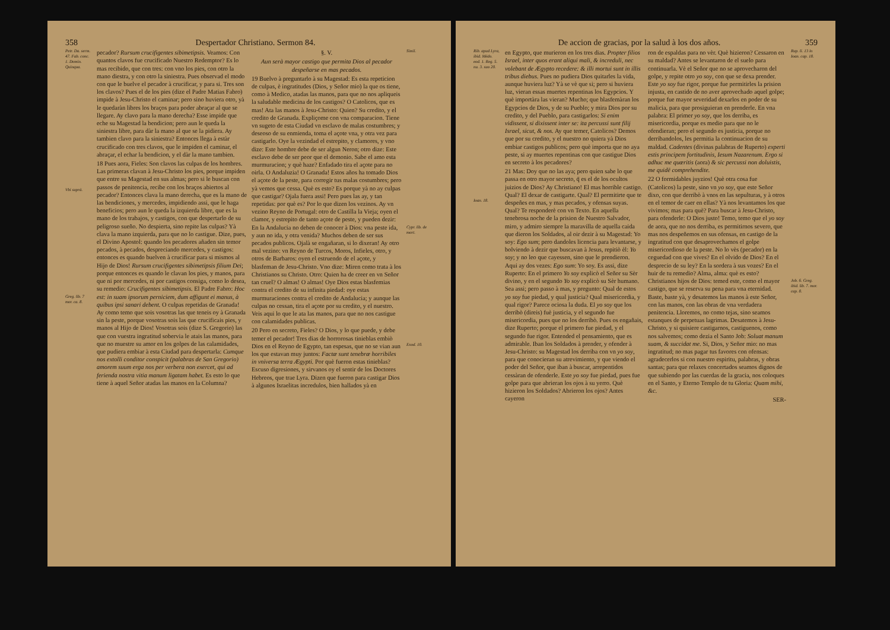358 Despertador Christiano. Sermon 84.
Petr. Da. serm. 47. Fab. conc. 1. Domin. Quinqua.
Vbi suprà.
Greg. lib. 7 mor. ca. 8.
pecador? Rursum crucifigentes sibimetipsis. Veamos: Con quantos clavos fue crucificado Nuestro Redemptor? Es lo mas recibido, que con tres: con vno los pies, con otro la mano diestra, y con otro la siniestra. Pues observad el modo con que le buelve el pecador à crucificar, y para si. Tres son los clavos? Pues el de los pies (dize el Padre Matias Fabro) impide à Jesu-Christo el caminar; pero sino huviera otro, yà le quedaràn libres los braços para poder abraçar al que se llegare. Ay clavo para la mano derecha? Esse impide que eche su Magestad la bendicion; pero aun le queda la siniestra libre, para dàr la mano al que se la pidiera. Ay tambien clavo para la siniestra? Entonces llega à estàr crucificado con tres clavos, que le impiden el caminar, el abraçar, el echar la bendicion, y el dàr la mano tambien.
18 Pues aora, Fieles: Son clavos las culpas de los hombres. Las primeras clavan à Jesu-Christo los pies, porque impiden que entre su Magestad en sus almas; pero si le buscan con passos de penitencia, recibe con los braços abiertos al pecador? Entonces clava la mano derecha, que es la mano de las bendiciones, y mercedes, impidiendo assi, que le haga beneficios; pero aun le queda la izquierda libre, que es la mano de los trabajos, y castigos, con que despertarlo de su peligroso sueño. No despierta, sino repite las culpas? Yà clava la mano izquierda, para que no lo castigue. Dize, pues, el Divino Apostol: quando los pecadores añaden sin temor pecados, à pecados, despreciando mercedes, y castigos: entonces es quando buelven à crucificar para si mismos al Hijo de Dios! Rursum crucifigentes sibimetipsis filium Dei; porque entonces es quando le clavan los pies, y manos, para que ni por mercedes, ni por castigos consiga, como lo desea, su remedio: Crucifigentes sibimetipsis. El Padre Fabro: Hoc est: in suam ipsorum perniciem, dum affigunt ei manus, à quibus ipsi sanari debent. O culpas repetidas de Granada! Ay como temo que sois vosotras las que teneis oy à Granada sin la peste, porque vosotras sois las que crucificais pies, y manos al Hijo de Dios! Vosotras sois (dize S. Gregorio) las que con vuestra ingratitud sobervia le atais las manos, para que no muestre su amor en los golpes de las calamidades, que pudiera embiar à esta Ciudad para despertarla: Cumque nos extolli conditor conspicit (palabras de San Gregorio) amorem suum erga nos per verbera non exercet, qui ad ferienda nostra vitia manum ligatam habet. Es esto lo que tiene à aquel Señor atadas las manos en la Columna?
§. V.
Aun serà mayor castigo que permita Dios al pecador despeñarse en mas pecados.
19 Buelvo à preguntarlo à su Magestad: Es esta repeticion de culpas, è ingratitudes (Dios, y Señor mio) la que os tiene, como à Medico, atadas las manos, para que no nos apliqueis la saludable medicina de los castigos? O Catolicos, que es mas! Ata las manos à Jesu-Christo: Quien? Su credito, y el credito de Granada. Expliçome con vna comparacion. Tiene vn sugeto de esta Ciudad vn esclavo de malas costumbres; y deseoso de su enmienda, toma el açote vna, y otra vez para castigarlo. Oye la vezindad el estrepito, y clamores, y vno dize: Este hombre debe de ser algun Neron; otro dize: Este esclavo debe de ser peor que el demonio. Sabe el amo esta murmuracion; y què haze? Enfadado tira el açote para no oirla. O Andaluzia! O Granada! Estos años ha tomado Dios el açote de la peste, para corregir tus malas costumbres; pero yà vemos que cessa. Què es esto? Es porque yà no ay culpas que castigar? Ojala fuera assi! Pero pues las ay, y tan repetidas: por què es? Por lo que dizen los vezinos. Ay vn vezino Reyno de Portugal: otro de Castilla la Vieja; oyen el clamor, y estrepito de tanto açote de peste, y pueden dezir: En la Andalucia no deben de conocer à Dios: vna peste ida, y aun no ida, y otra venida? Muchos deben de ser sus pecados publicos. Ojalà se engañaran, si lo dixeran! Ay otro mal vezino: vn Reyno de Turcos, Moros, Infieles, otro, y otros de Barbaros: oyen el estruendo de el açote, y blasfeman de Jesu-Christo. Vno dize: Miren como trata à los Christianos su Christo. Otro: Quien ha de creer en vn Señor tan cruel? O almas! O almas! Oye Dios estas blasfemias contra el credito de su infinita piedad: oye estas murmuraciones contra el credito de Andalucia; y aunque las culpas no cessan, tira el açote por su credito, y el nuestro. Veis aqui lo que le ata las manos, para que no nos castigue con calamidades publicas.
20 Pero en secreto, Fieles? O Dios, y lo que puede, y debe temer el pecador! Tres dias de horrorosas tinieblas embiò Dios en el Reyno de Egypto, tan espesas, que no se vian aun los que estavan muy juntos: Factæ sunt tenebræ horribiles in vniversa terra Ægypti. Por què fueron estas tinieblas? Escuso digresiones, y sirvanos oy el sentir de los Doctores Hebreos, que trae Lyra. Dizen que fueron para castigar Dios à algunos Israelitas incredulos, bien hallados yà en
Simil.
Cypr. lib. de mort.
Exod. 10.
De accion de gracias, por la salud à los dos años. 359
Rib. apud Lyra, ibid. Mēdo. eod. 1. Reg. 5. nu. 3. suo 20.
Ioan. 18.
en Egypto, que murieron en los tres dias. Propter filios Israel, inter quos erant aliqui mali, & increduli, nec volebant de Ægypto recedere: & illi mortui sunt in illis tribus diebus. Pues no pudiera Dios quitarles la vida, aunque huviera luz? Yà se vè que si; pero si huviera luz, vieran essas muertes repentinas los Egypcios. Y què importàra las vieran? Mucho; que blasfemàran los Egypcios de Dios, y de su Pueblo; y mira Dios por su credito, y del Pueblo, para castigarlos: Si enim vidissent, si dixissent inter se: ita percussi sunt filij Israel, sicut, & nos. Ay que temer, Catolicos? Demos que por su credito, y el nuestro no quiera yà Dios embiar castigos publicos; pero què importa que no aya peste, si ay muertes repentinas con que castigue Dios en secreto à los pecadores?
21 Mas: Doy que no las aya; pero quien sabe lo que passa en otro mayor secreto, q̄ es el de los ocultos juizios de Dios? Ay Christiano! El mas horrible castigo. Qual? El dexar de castigarte. Qual? El permitirte que te despeñes en mas, y mas pecados, y ofensas suyas. Qual? Te responderè con vn Texto. En aquella tenebrosa noche de la prision de Nuestro Salvador, miro, y admiro siempre la maravilla de aquella caida que dieron los Soldados, al oir dezir à su Magestad: Yo soy: Ego sum; pero dandoles licencia para levantarse, y bolviendo à dezir que buscavan à Jesus, repitiò èl: Yo soy; y no leo que cayessen, sino que le prendieron. Aqui ay dos vezes: Ego sum: Yo soy. Es assi, dize Ruperto: En el primero Yo soy explicò el Señor su Sèr divino, y en el segundo Yo soy explicò su Sèr humano. Sea assi; pero passo à mas, y pregunto: Qual de estos yo soy fue piedad, y qual justicia? Qual misericordia, y qual rigor? Parece ociosa la duda. El yo soy que los derribò (direis) fuè justicia, y el segundo fue misericordia, pues que no los derribò. Pues os engañais, dize Ruperto; porque el primero fue piedad, y el segundo fue rigor. Entended el pensamiento, que es admirable. Iban los Soldados à prender, y ofender à Jesu-Christo: su Magestad los derriba con vn yo soy, para que conocieran su atrevimiento, y que viendo el poder del Señor, que iban à buscar, arrepentidos cessàran de ofenderle. Este yo soy fue piedad, pues fue golpe para que abrieran los ojos à su yerro. Què hizieron los Soldados? Abrieron los ojos? Antes cayeron
ron de espaldas para no vèr. Què hizieron? Cessaron en su maldad? Antes se levantaron de el suelo para continuarla. Vè el Señor que no se aprovecharon del golpe, y repite otro yo soy, con que se dexa prender. Este yo soy fue rigor, porque fue permitirles la prision injusta, en castido de no aver aprovechado aquel golpe; porque fue mayor severidad dexarlos en poder de su malicia, para que prosiguieran en prenderle. En vna palabra: El primer yo soy, que los derriba, es misericordia, porque es medio para que no le ofendieran; pero el segundo es justicia, porque no derribandolos, les permitia la continuacion de su maldad. Cadentes (divinas palabras de Ruperto) experti estis principem fortitudinis, Iesum Nazarenum. Ergo si adhuc me quæritis (aora) & sic percussi non doluistis, me quidē comprehendite.
22 O formidables juyzios! Què otra cosa fue (Catolicos) la peste, sino vn yo soy, que este Señor dixo, con que derribò à vnos en las sepulturas, y à otros en el temor de caer en ellas? Yà nos levantamos los que vivimos; mas para què? Para buscar à Jesu-Christo, para ofenderle: O Dios justo! Temo, temo que el yo soy de aora, que no nos derriba, es permitirnos severo, que mas nos despeñemos en sus ofensas, en castigo de la ingratitud con que desaprovechamos el golpe misericordioso de la peste. No lo vès (pecador) en la ceguedad con que vives? En el olvido de Dios? En el desprecio de su ley? En la sordera à sus vozes? En el huir de tu remedio? Alma, alma: què es esto? Christianos hijos de Dios: temed este, como el mayor castigo, que se reserva su pena para vna eternidad. Baste, baste yà, y desatemos las manos à este Señor, con las manos, con las obras de vna verdadera penitencia. Lloremos, no como tejas, sino seamos estanques de perpetuas lagrimas. Desatemos à Jesu-Christo, y si quisiere castigarnos, castiguenos, como nos salvemos; como dezia el Santo Job: Soluat manum suam, & succidat me. Si, Dios, y Señor mio: no mas ingratitud; no mas pagar tus favores con ofensas: agradecerlos si con nuestro espiritu, palabras, y obras santas; para que relaxes concertados seamos dignos de que subiendo por las cuerdas de la gracia, nos coloques en el Santo, y Eterno Templo de tu Gloria: Quam mihi, &c.
SER-
Rup. li. 13 in Ioan. cap. 18.
Job. 6. Greg. ibid. lib. 7. mor. cap. 8.